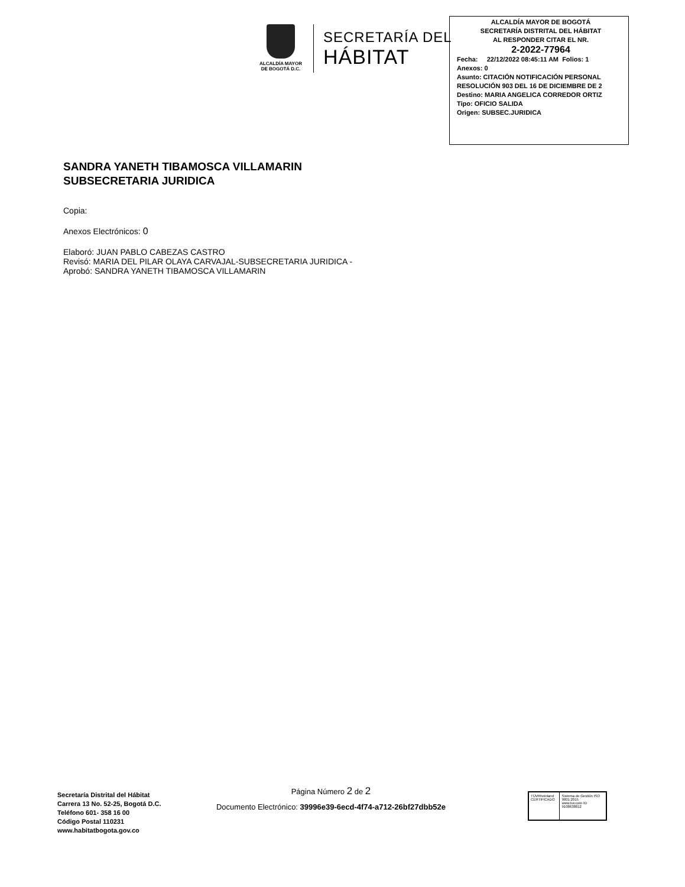ALCALDÍA MAYOR
DE BOGOTÁ D.C.
SECRETARÍA DEL
HÁBITAT
ALCALDÍA MAYOR DE BOGOTÁ
SECRETARÍA DISTRITAL DEL HÁBITAT
AL RESPONDER CITAR EL NR.
2-2022-77964
Fecha: 22/12/2022 08:45:11 AM Folios: 1
Anexos: 0
Asunto: CITACIÓN NOTIFICACIÓN PERSONAL RESOLUCIÓN 903 DEL 16 DE DICIEMBRE DE 2
Destino: MARIA ANGELICA CORREDOR ORTIZ
Tipo: OFICIO SALIDA
Origen: SUBSEC.JURIDICA
SANDRA YANETH TIBAMOSCA VILLAMARIN
SUBSECRETARIA JURIDICA
Copia:
Anexos Electrónicos: 0
Elaboró: JUAN PABLO CABEZAS CASTRO
Revisó: MARIA DEL PILAR OLAYA CARVAJAL-SUBSECRETARIA JURIDICA -
Aprobó: SANDRA YANETH TIBAMOSCA VILLAMARIN
Secretaría Distrital del Hábitat
Carrera 13 No. 52-25, Bogotá D.C.
Teléfono 601- 358 16 00
Código Postal 110231
www.habitatbogota.gov.co
Página Número 2 de 2
Documento Electrónico: 39996e39-6ecd-4f74-a712-26bf27dbb52e
TÜVRheinland
CERTIFICADO
Sistema de Gestión ISO 9001:2015
www.tuv.com ID 9108638812